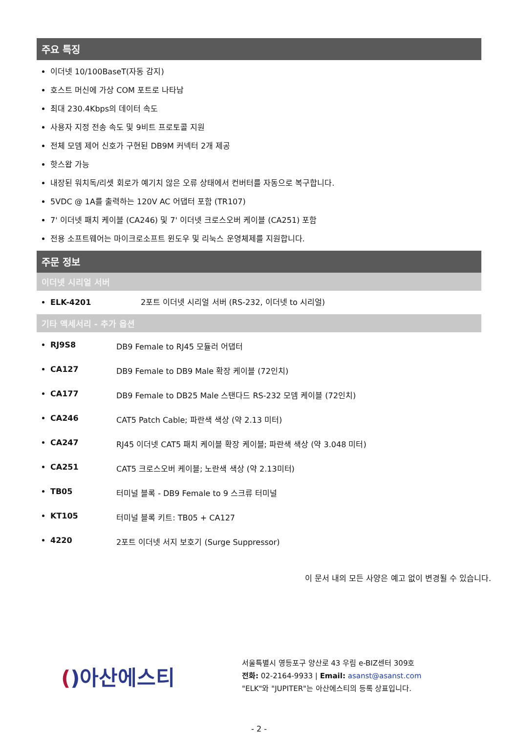주요 특징
이더넷 10/100BaseT(자동 감지)
호스트 머신에 가상 COM 포트로 나타남
최대 230.4Kbps의 데이터 속도
사용자 지정 전송 속도 및 9비트 프로토콜 지원
전체 모뎀 제어 신호가 구현된 DB9M 커넥터 2개 제공
핫스왑 가능
내장된 워치독/리셋 회로가 예기치 않은 오류 상태에서 컨버터를 자동으로 복구합니다.
5VDC @ 1A를 출력하는 120V AC 어댑터 포함 (TR107)
7' 이더넷 패치 케이블 (CA246) 및 7' 이더넷 크로스오버 케이블 (CA251) 포함
전용 소프트웨어는 마이크로소프트 윈도우 및 리눅스 운영체제를 지원합니다.
주문 정보
이더넷 시리얼 서버
ELK-4201 2포트 이더넷 시리얼 서버 (RS-232, 이더넷 to 시리얼)
기타 액세서리 - 추가 옵션
RJ9S8 DB9 Female to RJ45 모듈러 어댑터
CA127 DB9 Female to DB9 Male 확장 케이블 (72인치)
CA177 DB9 Female to DB25 Male 스탠다드 RS-232 모뎀 케이블 (72인치)
CA246 CAT5 Patch Cable; 파란색 색상 (약 2.13 미터)
CA247 RJ45 이더넷 CAT5 패치 케이블 확장 케이블; 파란색 색상 (약 3.048 미터)
CA251 CAT5 크로스오버 케이블; 노란색 색상 (약 2.13미터)
TB05 터미널 블록 - DB9 Female to 9 스크류 터미널
KT105 터미널 블록 키트: TB05 + CA127
4220 2포트 이더넷 서지 보호기 (Surge Suppressor)
이 문서 내의 모든 사양은 예고 없이 변경될 수 있습니다.
() 아산에스티
서울특별시 영등포구 양산로 43 우림 e-BIZ센터 309호
전화: 02-2164-9933 | Email: asanst@asanst.com
"ELK"와 "JUPITER"는 아산에스티의 등록 상표입니다.
- 2 -